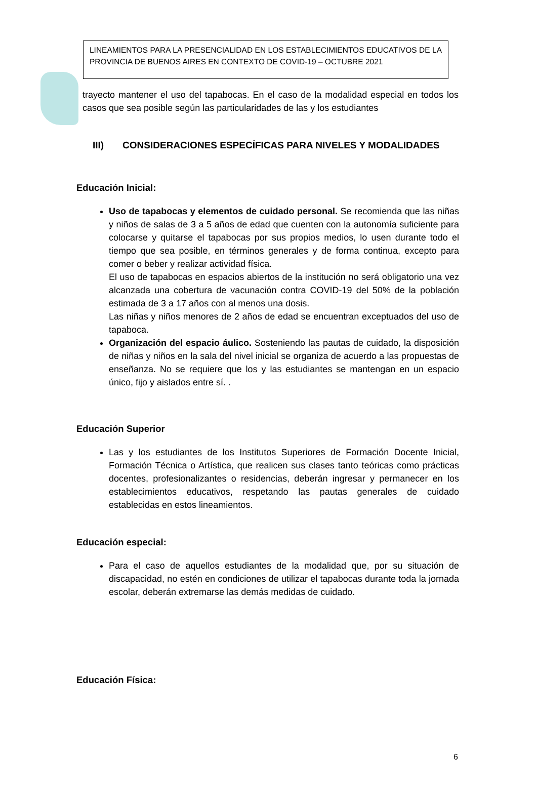LINEAMIENTOS PARA LA PRESENCIALIDAD EN LOS ESTABLECIMIENTOS EDUCATIVOS DE LA PROVINCIA DE BUENOS AIRES EN CONTEXTO DE COVID-19 – OCTUBRE 2021
trayecto mantener el uso del tapabocas. En el caso de la modalidad especial en todos los casos que sea posible según las particularidades de las y los estudiantes
III) CONSIDERACIONES ESPECÍFICAS PARA NIVELES Y MODALIDADES
Educación Inicial:
Uso de tapabocas y elementos de cuidado personal. Se recomienda que las niñas y niños de salas de 3 a 5 años de edad que cuenten con la autonomía suficiente para colocarse y quitarse el tapabocas por sus propios medios, lo usen durante todo el tiempo que sea posible, en términos generales y de forma continua, excepto para comer o beber y realizar actividad física.
El uso de tapabocas en espacios abiertos de la institución no será obligatorio una vez alcanzada una cobertura de vacunación contra COVID-19 del 50% de la población estimada de 3 a 17 años con al menos una dosis.
Las niñas y niños menores de 2 años de edad se encuentran exceptuados del uso de tapaboca.
Organización del espacio áulico. Sosteniendo las pautas de cuidado, la disposición de niñas y niños en la sala del nivel inicial se organiza de acuerdo a las propuestas de enseñanza. No se requiere que los y las estudiantes se mantengan en un espacio único, fijo y aislados entre sí. .
Educación Superior
Las y los estudiantes de los Institutos Superiores de Formación Docente Inicial, Formación Técnica o Artística, que realicen sus clases tanto teóricas como prácticas docentes, profesionalizantes o residencias, deberán ingresar y permanecer en los establecimientos educativos, respetando las pautas generales de cuidado establecidas en estos lineamientos.
Educación especial:
Para el caso de aquellos estudiantes de la modalidad que, por su situación de discapacidad, no estén en condiciones de utilizar el tapabocas durante toda la jornada escolar, deberán extremarse las demás medidas de cuidado.
Educación Física:
6